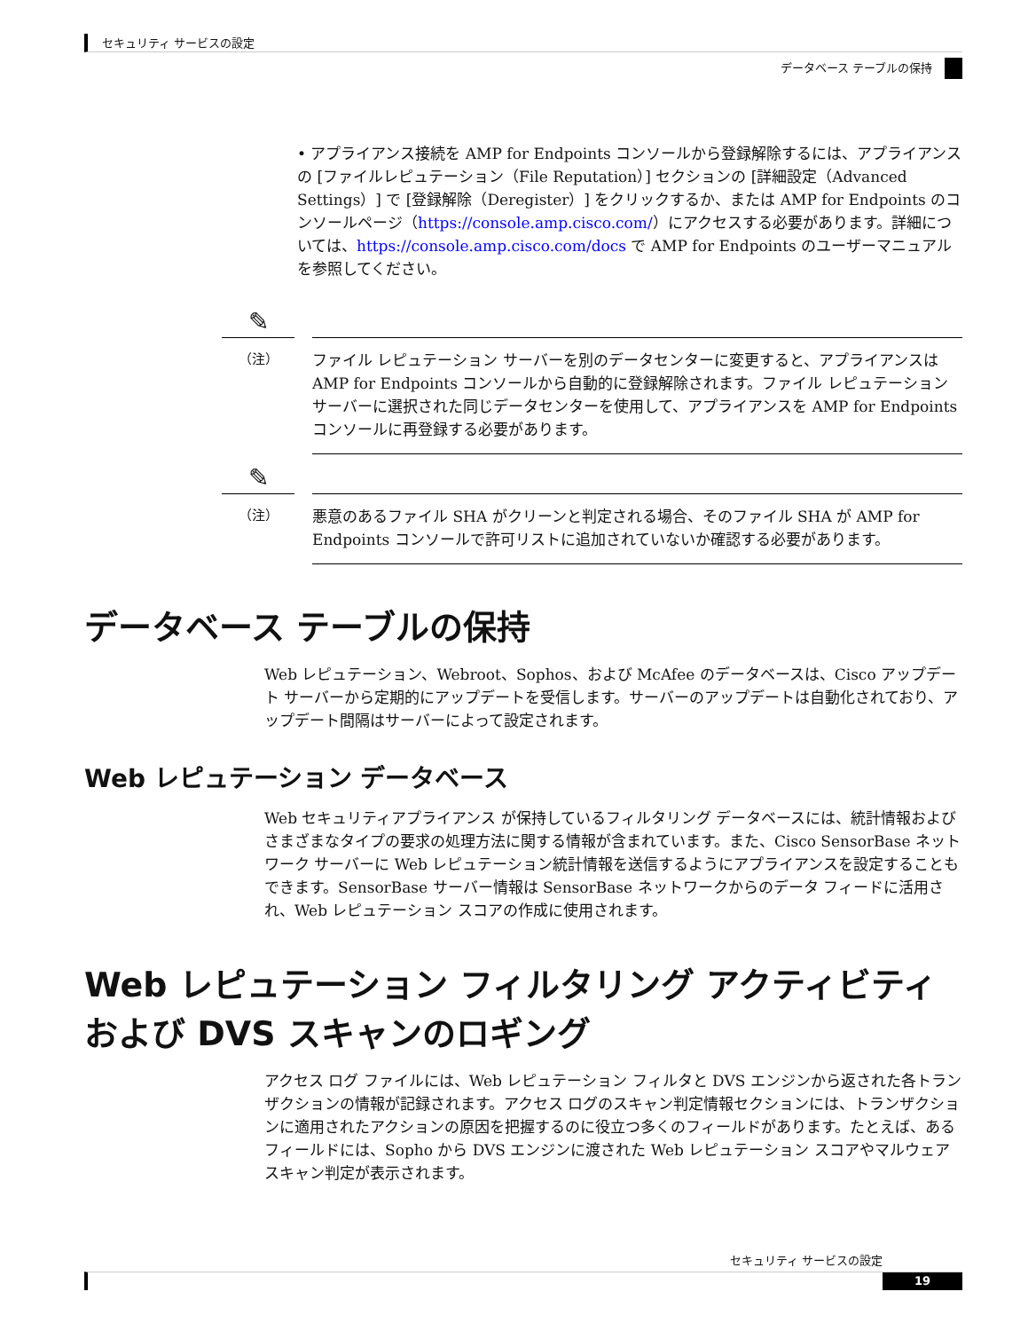セキュリティ サービスの設定
データベース テーブルの保持
• アプライアンス接続を AMP for Endpoints コンソールから登録解除するには、アプライアンスの [ファイルレピュテーション（File Reputation）] セクションの [詳細設定（Advanced Settings）] で [登録解除（Deregister）] をクリックするか、または AMP for Endpoints のコンソールページ（https://console.amp.cisco.com/）にアクセスする必要があります。詳細については、https://console.amp.cisco.com/docs で AMP for Endpoints のユーザーマニュアルを参照してください。
✎
（注）
ファイル レピュテーション サーバーを別のデータセンターに変更すると、アプライアンスは AMP for Endpoints コンソールから自動的に登録解除されます。ファイル レピュテーション サーバーに選択された同じデータセンターを使用して、アプライアンスを AMP for Endpoints コンソールに再登録する必要があります。
✎
（注）
悪意のあるファイル SHA がクリーンと判定される場合、そのファイル SHA が AMP for Endpoints コンソールで許可リストに追加されていないか確認する必要があります。
データベース テーブルの保持
Web レピュテーション、Webroot、Sophos、および McAfee のデータベースは、Cisco アップデート サーバーから定期的にアップデートを受信します。サーバーのアップデートは自動化されており、アップデート間隔はサーバーによって設定されます。
Web レピュテーション データベース
Web セキュリティアプライアンス が保持しているフィルタリング データベースには、統計情報およびさまざまなタイプの要求の処理方法に関する情報が含まれています。また、Cisco SensorBase ネットワーク サーバーに Web レピュテーション統計情報を送信するようにアプライアンスを設定することもできます。SensorBase サーバー情報は SensorBase ネットワークからのデータ フィードに活用され、Web レピュテーション スコアの作成に使用されます。
Web レピュテーション フィルタリング アクティビティおよび DVS スキャンのロギング
アクセス ログ ファイルには、Web レピュテーション フィルタと DVS エンジンから返された各トランザクションの情報が記録されます。アクセス ログのスキャン判定情報セクションには、トランザクションに適用されたアクションの原因を把握するのに役立つ多くのフィールドがあります。たとえば、あるフィールドには、Sopho から DVS エンジンに渡された Web レピュテーション スコアやマルウェア スキャン判定が表示されます。
セキュリティ サービスの設定
19